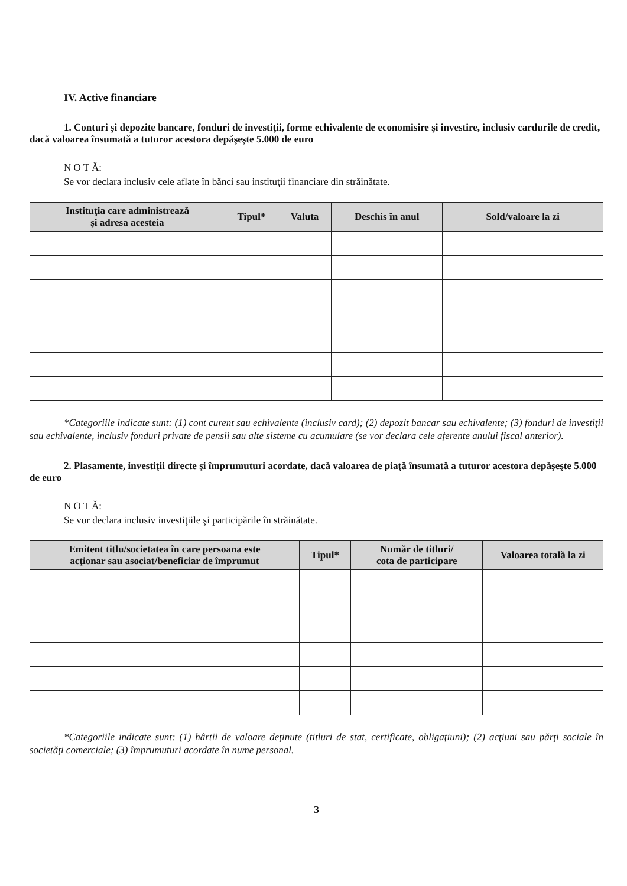IV. Active financiare
1. Conturi şi depozite bancare, fonduri de investiţii, forme echivalente de economisire şi investire, inclusiv cardurile de credit, dacă valoarea însumată a tuturor acestora depăşeşte 5.000 de euro
N O T Ă:
Se vor declara inclusiv cele aflate în bănci sau instituţii financiare din străinătate.
| Instituţia care administrează şi adresa acesteia | Tipul* | Valuta | Deschis în anul | Sold/valoare la zi |
| --- | --- | --- | --- | --- |
*Categoriile indicate sunt: (1) cont curent sau echivalente (inclusiv card); (2) depozit bancar sau echivalente; (3) fonduri de investiţii sau echivalente, inclusiv fonduri private de pensii sau alte sisteme cu acumulare (se vor declara cele aferente anului fiscal anterior).
2. Plasamente, investiţii directe şi împrumuturi acordate, dacă valoarea de piaţă însumată a tuturor acestora depăşeşte 5.000 de euro
N O T Ă:
Se vor declara inclusiv investiţiile şi participările în străinătate.
| Emitent titlu/societatea în care persoana este acţionar sau asociat/beneficiar de împrumut | Tipul* | Număr de titluri/ cota de participare | Valoarea totală la zi |
| --- | --- | --- | --- |
*Categoriile indicate sunt: (1) hârtii de valoare deţinute (titluri de stat, certificate, obligaţiuni); (2) acţiuni sau părţi sociale în societăţi comerciale; (3) împrumuturi acordate în nume personal.
3